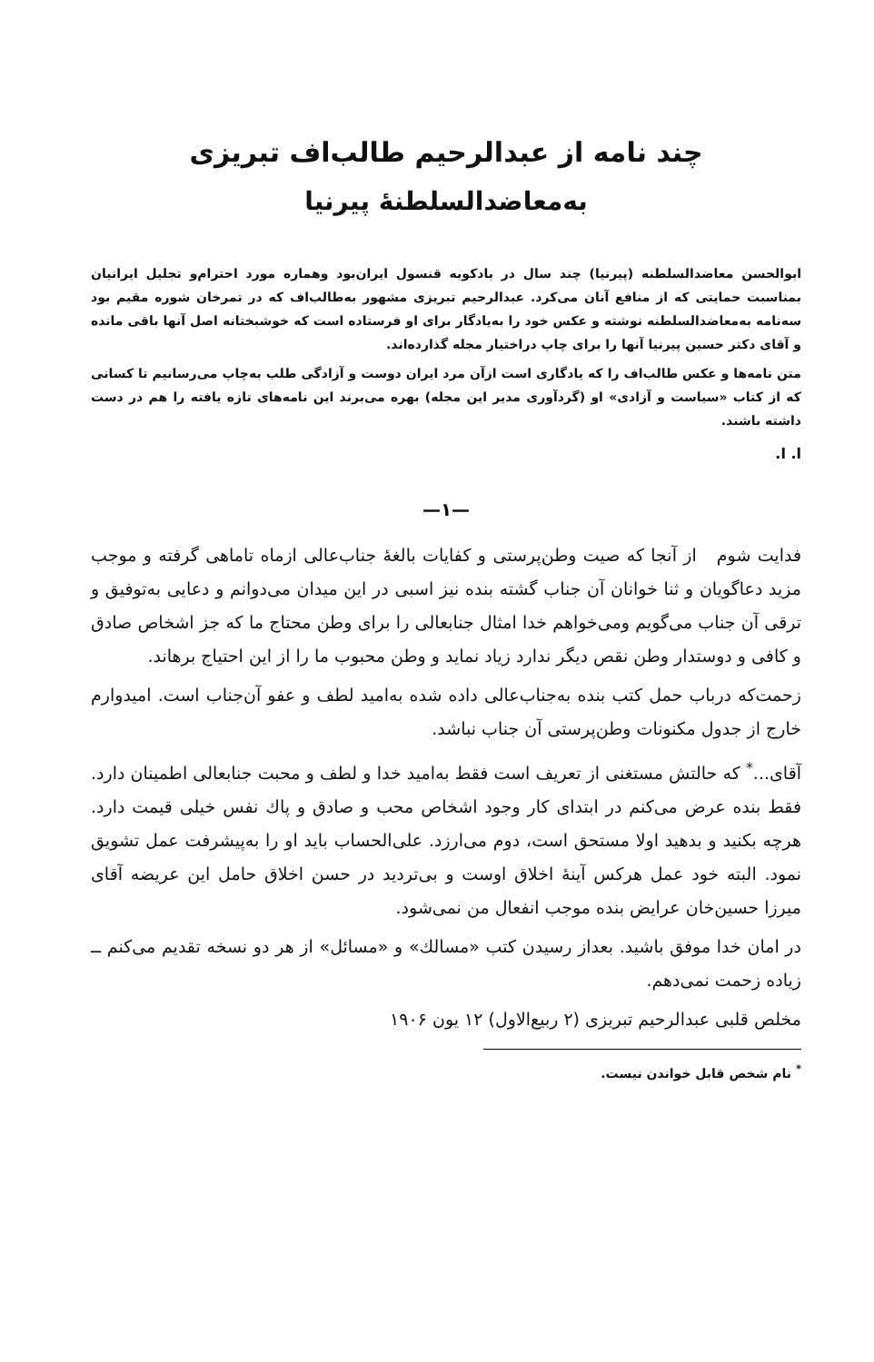چند نامه از عبدالرحیم طالب‌اف تبریزی
به‌معاضدالسلطنهٔ پیرنیا
ابوالحسن معاضدالسلطنه (پیرنیا) چند سال در بادکوبه قنسول ایران‌بود وهماره مورد احترام‌و تجلیل ایرانیان بمناسبت حمایتی که از منافع آنان می‌کرد. عبدالرحیم تبریزی مشهور به‌طالب‌اف که در تمرخان شوره مقیم بود سه‌نامه به‌معاضدالسلطنه نوشته و عکس خود را به‌یادگار برای او فرستاده است که خوشبختانه اصل آنها باقی مانده و آقای دکتر حسین پیرنیا آنها را برای چاپ دراختیار مجله گذارده‌اند.
متن نامه‌ها و عکس طالب‌اف را که یادگاری است ازآن مرد ایران دوست و آزادگی طلب به‌چاپ می‌رسانیم تا کسانی که از کتاب «سیاست و آزادی» او (گردآوری مدیر این مجله) بهره می‌برند این نامه‌های تازه یافته را هم در دست داشته باشند.
ا. ا.
—۱—
فدایت شوم از آنجا که صیت وطن‌پرستی و کفایات بالغهٔ جناب‌عالی ازماه تاماهی گرفته و موجب مزید دعاگویان و ثنا خوانان آن جناب گشته بنده نیز اسبی در این میدان می‌دوانم و دعایی به‌توفیق و ترقی آن جناب می‌گویم ومی‌خواهم خدا امثال جنابعالی را برای وطن محتاج ما که جز اشخاص صادق و کافی و دوستدار وطن نقص دیگر ندارد زیاد نماید و وطن محبوب ما را از این احتیاج برهاند.
زحمت‌که درباب حمل کتب بنده به‌جناب‌عالی داده شده به‌امید لطف و عفو آن‌جناب است. امیدوارم خارج از جدول مکنونات وطن‌پرستی آن جناب نباشد.
آقای...<sup>*</sup> که حالتش مستغنی از تعریف است فقط به‌امید خدا و لطف و محبت جنابعالی اطمینان دارد. فقط بنده عرض می‌کنم در ابتدای کار وجود اشخاص محب و صادق و پاك نفس خیلی قیمت دارد. هرچه بکنید و بدهید اولا مستحق است، دوم می‌ارزد. علی‌الحساب باید او را به‌پیشرفت عمل تشویق نمود. البته خود عمل هرکس آینهٔ اخلاق اوست و بی‌تردید در حسن اخلاق حامل این عریضه آقای میرزا حسین‌خان عرایض بنده موجب انفعال من نمی‌شود.
در امان خدا موفق باشید. بعداز رسیدن کتب «مسالك» و «مسائل» از هر دو نسخه تقدیم می‌کنم ــ زیاده زحمت نمی‌دهم.
مخلص قلبی عبدالرحیم تبریزی (۲ ربیع‌الاول) ۱۲ یون ۱۹۰۶
<sup>*</sup> نام شخص قابل خواندن نیست.